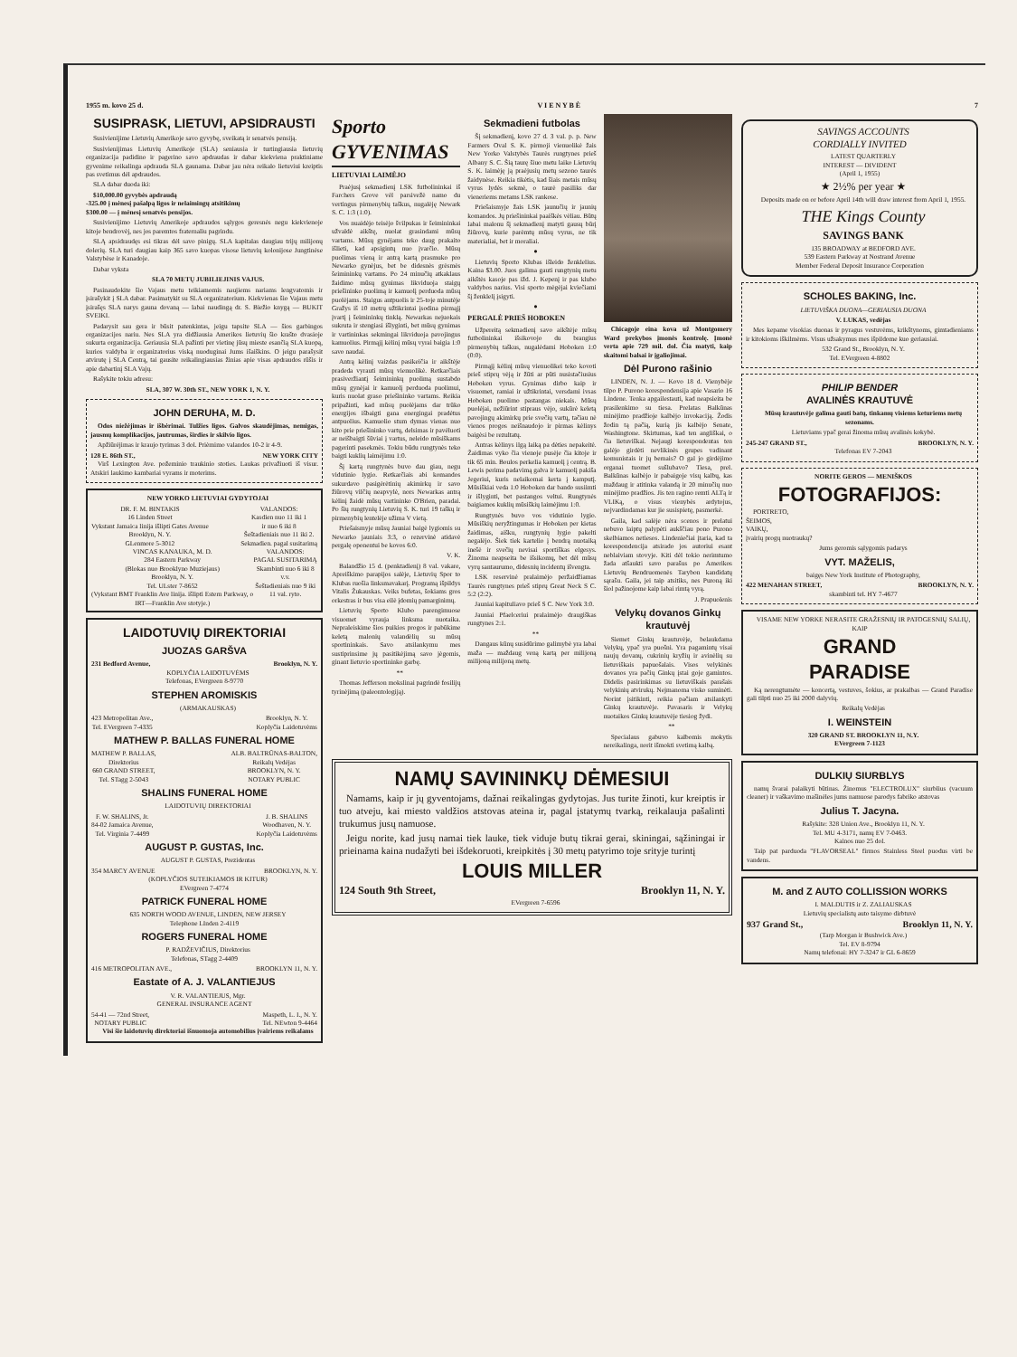1955 m. kovo 25 d. V I E N Y B Ė 7
SUSIPRASK, LIETUVI, APSIDRAUSTI
Susivienijime Lietuvių Amerikoje savo gyvybę, sveikatą ir senatvės pensiją.
Susivienijimas Lietuvių Amerikoje (SLA) seniausia ir turtingiausia lietuvių organizacija padidino ir pagerino savo apdraudas ir dabar kiekviena praktiniame gyvenime reikalinga apdrauda SLA gaunama. Dabar jau nėra reikalo lietuviui kreiptis pas svetimus dėl apdraudos.
SLA dabar duoda iki:
$10,000.00 gyvybės apdraudą
-325.00 į mėnesį pašalpą ligos ir nelaimingų atsitikimų
$300.00 — į mėnesį senatvės pensijos.
Susivienijimo Lietuvių Amerikoje apdraudos sąlygos geresnės negu kiekvienoje kitoje bendrovėj, nes jos paremtos fraternaliu pagrindu.
SLĄ apsidraudęs esi tikras dėl savo pinigų. SLA kapitalas daugiau trijų milijonų dolerių. SLA turi daugiau kaip 365 savo kuopas visose lietuvių kolonijose Jungtinėse Valstybėse ir Kanadoje.
Dabar vyksta
SLA 70 METŲ JUBILIEJINIS VAJUS.
Pasinaudokite šio Vajaus metu teikiamomis naujiems nariams lengvatomis ir įsirašykit į SLA dabar. Pasimatykit su SLA organizatorium. Kiekvienas šio Vajaus metu įsirašęs SLA narys gauna dovaną — labai naudingą dr. S. Biežio knygą — BUKIT SVEIKI.
Padarysit sau gera ir būsit patenkintas, jeigu tapsite SLA — šios garbingos organizacijos nariu. Nes SLA yra didžiausia Amerikos lietuvių šio krašto dvasioje sukurta organizacija. Geriausia SLA pažinti per vietinę jūsų mieste esančią SLA kuopą, kurios valdyba ir organizatorius viską nuoduginai Jums išaiškins. O jeigu parašysit atvirutę į SLA Centrą, tai gausite reikalingiausias žinias apie visas apdraudos rūšis ir apie dabartinį SLA Vajų.
Rašykite tokiu adresu:
SLA, 307 W. 30th ST., NEW YORK 1, N. Y.
JOHN DERUHA, M. D.
Odos niežėjimas ir išbėrimai. Tulžies ligos. Galvos skaudėjimas, nemigas, jausmų komplikacijos, jautrumas, širdies ir skilvio ligos.
Apžiūrėjimas ir kraujo tyrimas 3 dol. Priėmimo valandos 10-2 ir 4-9.
128 E. 86th ST., NEW YORK CITY
Virš Lexington Ave. požeminio traukinio stoties. Laukas privažiuoti iš visur. Atskiri laukimo kambariai vyrams ir moterims.
NEW YORKO LIETUVIAI GYDYTOJAI
DR. F. M. BINTAKIS
16 Linden Street
Vykstant Jamaica linija išlipti Gates Avenue
Brooklyn, N. Y.
GLenmore 5-3012 VALANDOS:
Kasdien nuo 11 iki 1
ir nuo 6 iki 8
Šeštadieniais nuo 11 iki 2.
Sekmadien. pagal susitarimą
VINCAS KANAUKA, M. D.
284 Eastern Parkway
(Blokas nuo Brooklyno Muziejaus)
Brooklyn, N. Y.
Tel. ULster 7-8652
(Vykstant BMT Franklin Ave linija. išlipti Estern Parkway, o IRT—Franklin Ave stotyje.) VALANDOS:
PAGAL SUSITARIMĄ
Skambinti nuo 6 iki 8 v.v.
Šeštadieniais nuo 9 iki 11 val. ryto.
LAIDOTUVIŲ DIREKTORIAI
JUOZAS GARŠVA
231 Bedford Avenue, Brooklyn, N. Y.
KOPLYČIA LAIDOTUVĖMS
Telefonas, EVergreen 8-9770
STEPHEN AROMISKIS
(ARMAKAUSKAS)
423 Metropolitan Ave.,
Tel. EVergreen 7-4335 Brooklyn, N. Y.
Koplyčia Laidotuvėms
MATHEW P. BALLAS FUNERAL HOME
MATHEW P. BALLAS,
Direktorius
660 GRAND STREET,
Tel. STagg 2-5043 ALB. BALTRŪNAS-BALTON,
Reikalų Vedėjas
BROOKLYN, N. Y.
NOTARY PUBLIC
SHALINS FUNERAL HOME
LAIDOTUVIŲ DIREKTORIAI
F. W. SHALINS, Jr.
84-02 Jamaica Avenue,
Tel. Virginia 7-4499 J. B. SHALINS
Woodhaven, N. Y.
Koplyčia Laidotuvėms
AUGUST P. GUSTAS, Inc.
AUGUST P. GUSTAS, Prezidentas
354 MARCY AVENUE BROOKLYN, N. Y.
(KOPLYČIOS SUTEIKIAMOS IR KITUR)
EVergreen 7-4774
PATRICK FUNERAL HOME
635 NORTH WOOD AVENUE, LINDEN, NEW JERSEY
Telephone LInden 2-4119
ROGERS FUNERAL HOME
P. RADŽEVIČIUS, Direktorius
Telefonas, STagg 2-4409
416 METROPOLITAN AVE., BROOKLYN 11, N. Y.
Eastate of A. J. VALANTIEJUS
V. R. VALANTIEJUS, Mgr.
GENERAL INSURANCE AGENT
54-41 — 72nd Street,
NOTARY PUBLIC Maspeth, L. I., N. Y.
Tel. NEwton 9-4464
Visi šie laidotuvių direktoriai išnuomoja automobilius įvairiems reikalams
Sporto GYVENIMAS
LIETUVIAI LAIMĖJO
Praėjusį sekmadienį LSK futbolininkai iš Farchers Grove vėl parsivežė namo du vertingus pirmenybių taškus, nugalėję Newark S. C. 1:3 (1:0).
Vos nuaidėjo teisėjo švilpukas ir šeimininkai užvaldė aikštę, nuolat grasindami mūsų vartams. Mūsų gynėjams teko daug prakaito išlieti, kad apsigintų nuo įvarčio. Mūsų puolimas vieną ir antrą kartą prasmuko pro Newarko gynėjus, bet be didesnės grėsmės šeimininkų vartams. Po 24 minučių atkaklaus žaidimo mūsų gynimas likviduoja staigų priešininko puolimą ir kamuolį perduoda mūsų puolėjams. Staigus antpuolis ir 25-toje minutėje Gražys iš 10 metrų užtikrintai įsodina pirmąjį įvartį į šeimininkų tinklą. Newarkas nejuokais sukruta ir stengiasi išlyginti, bet mūsų gynimas ir vartininkas sekmingai likviduoja pavojingus kamuolius. Pirmąjį kėlinį mūsų vyrai baigia 1:0 savo naudai.
Antrą kėlinį vaizdas pasikeičia ir aikštėje pradeda vyrauti mūsų vienuolikė. Retkarčiais prasiveržiantį šeimininkų puolimą sustabdo mūsų gynėjai ir kamuolį perduoda puolimui, kuris nuolat graso priešininko vartams. Reikia pripažinti, kad mūsų puolėjams dar trūko energijos išbaigti gana energingai pradėtus antpuolius. Kamuolio stum dymas vienas nuo kito prie priešininko vartų, delsimas ir pavėluoti ar neišbaigti šūviai į vartus, neleido mūsiškams pagerinti pasekmės. Tokiu būdu rungtynės teko baigti kuklių laimėjimu 1:0.
Šį kartą rungtynės buvo dau giau, negu vidutinio lygio. Retkarčiais abi komandos sukurdavo pasigėrėtinių akimirkų ir savo žiūrovų vilčių neapvylė, nors Newarkas antrą kėlinį žaidė mūsų vartininko O'Brien, paradai. Po šių rungtynių Lietuvių S. K. turi 19 taškų ir pirmenybių lentelėje užima V vietą.
Priešaismyje mūsų Jauniai baigė lygiomis su Newarko jauniais 3:3, o rezervinė atidavė pergalę oponentui be kovos 6:0.
V. K.
Balandžio 15 d. (penktadienį) 8 val. vakare, Apreiškimo parapijos salėje, Lietuvių Spor to Klubas ruošia linksmavakarį. Programą išpildys Vitalis Žukauskas. Veiks bufetas, šokiams gros orkestras ir bus visa eilė įdomių pamarginimų.
Lietuvių Sporto Klubo parengimuose visuomet vyrauja linksma nuotaika. Nepraleiskime šios puikios progos ir pabūkime keletą malonių valandėlių su mūsų sportininkais. Savo atsilankymu mes sustiprinsime jų pasitikėjimą savo jėgomis, ginant lietuvio sportininko garbę.
**
Thomas Jefferson mokslinai pagrindė fosilijų tyrinėjimą (paleontologiją).
Sekmadieni futbolas
Šį sekmadienį, kovo 27 d. 3 val. p. p. New Farmers Oval S. K. pirmoji vienuolikė žais New Yorko Valstybės Taurės rungtynes prieš Albany S. C. Šią taurę šiuo metu laiko Lietuvių S. K. laimėję ją praėjusių metų sezono taurės žaidynėse. Reikia tikėtis, kad šiais metais mūsų vyrus lydės sekmė, o taurė pasiliks dar vieneriems metams LSK rankose.
Priešaismyje žais LSK jaunučių ir jaunių komandos. Jų priešininkai paaiškės vėliau. Būtų labai malonu šį sekmadienį matyti gausų būrį žiūrovų, kurie parėmtų mūsų vyrus, ne tik materialiai, bet ir moraliai.
●
Lietuvių Sporto Klubas išleido ženklelius. Kaina $3.00. Juos galima gauti rungtynių metu aikštės kasoje pas ižd. J. Kepenį ir pas klubo valdybos narius. Visi sporto mėgėjai kviečiami šį ženklelį įsigyti.
●
PERGALĖ PRIEŠ HOBOKEN
Užpereitą sekmadienį savo aikštėje mūsų futbolininkai išsikovojo du brangius pirmenybių taškus, nugalėdami Hoboken 1:0 (0:0).
Pirmąjį kėlinį mūsų vienuolikei teko kovoti prieš stiprų vėją ir žūti ar pūti nusistačiusius Hoboken vyrus. Gynimas dirbo kaip ir visuomet, ramiai ir užtikrintai, versdami ivsas Hoboken puolimo pastangas niekais. Mūsų puolėjai, nežiūrint stipraus vėjo, sukūrė keletą pavojingų akimirkų prie svečių vartų, tačiau nė vienos progos neišnaudojo ir pirmas kėlinys baigėsi be rezultatų.
Antras kėlinys ilgą laiką pa dėties nepakeitė. Žaidimas vyko čia vienoje pusėje čia kitoje ir tik 65 min. Boulos perkelia kamuolį į centrą. B. Lewis perima padavimą galva ir kamuolį pakiša Jegeriui, kuris nelaikomai kerta į kamputį. Mūsiškiai veda 1:0 Hoboken dar bando susiimti ir išlyginti, bet pastangos veltui. Rungtynės baigiamos kuklių mūsiškių laimėjimu 1:0.
Rungtynės buvo vos vidutinio lygio. Mūsiškių neryžtingumas ir Hoboken per kietas žaidimas, aišku, rungtynių lygio pakelti negalėjo. Šiek tiek kartelio į bendrą nuotaiką inešė ir svečių nevisai sportiškas elgesys. Žinoma neapseita be išsikomų, bet dėl mūsų vyrų santaurumo, didesnių incidentų išvengta.
LSK reservinė pralaimėjo peržaidžiamas Taurės rungtynes prieš stiprų Great Neck S C. 5:2 (2:2).
Jauniai kapituliavo prieš S C. New York 3:0.
Jauniai Pfaelceriui pralaimėjo draugiškas rungtynes 2:1.
**
Dangaus kūnų susidūrimo galimybė yra labai maža — maždaug veną kartą per milijoną milijoną milijoną metų.
Chicagoje eina kova už Montgomery Ward prekybos įmonės kontrolę. Įmonė verta apie 729 mil. dol. Čia matyti, kaip skaitomi balsai ir įgaliojimai.
Dėl Purono rašinio
LINDEN, N. J. — Kovo 18 d. Vienybėje tilpo P. Purono korespondensija apie Vasario 16 Lindene. Tenka apgailestauti, kad neapsieita be prasilenkimo su tiesa. Prelatas Balkūnas minėjimo pradžioje kalbėjo invokaciją. Žodis žodin tą pačią, kurią jis kalbėjo Senate, Washingtone. Skirtumas, kad ten angliškai, o čia lietuviškai. Nejaugi korespondentas ten galėjo girdėti nevlikinės grupes vadinant komunistais ir jų bernais? O gal jo girdėjimo organai tuomet sušlubavo? Tiesa, prel. Balkūnas kalbėjo ir pabaigoje visų kalbų, kas maždaug ir atitinka valandą ir 20 minučių nuo minėjimo pradžios. Jis ten ragino remti ALTą ir VLIKą, o visus vienybės ardytojus, nejvardindamas kur jie susispietę, pasmerkė.
Gaila, kad salėje nėra scenos ir prelatui nebuvo laiptų palypėti aukščiau pono Purono skelbiamos netiesos. Lindeniečiai įtaria, kad ta korespondencija atsirado jos autoriui esant neblaiviam stovyje. Kiti dėl tokio nerimtumo žada atšaukti savo parašus po Amerikos Lietuvių Bendruomenės Tarybon kandidatų sąrašu. Gaila, jei taip atsitiks, nes Puroną iki šiol pažinojome kaip labai rimtą vyrą.
J. Prapuolenis
Velykų dovanos Ginkų krautuvėj
Siemet Ginkų krautuvėje, belaukdama Velykų, ypač yra puošni. Yra pagamintų visai naujų dovanų, cukrinių kryžių ir avinėlių su lietuviškais papuošalais. Visos velykinės dovanos yra pačių Ginkų įstai goje gamintos. Didelis pasirinkimas su lietuviškais parašais velykinių atvirukų. Nejmanoma visko suminėti. Norint įsitikinti, reikia pačiam atsilankyti Ginkų krautuvėje. Pavasaris ir Velykų nuotaikos Ginkų krautuvėje tiesiog žydi.
**
Specialaus gabuvo kalbomis mokytis nereikalinga, norit išmokti svetimą kalbą.
NAMŲ SAVININKŲ DĖMESIUI
Namams, kaip ir jų gyventojams, dažnai reikalingas gydytojas. Jus turite žinoti, kur kreiptis ir tuo atveju, kai miesto valdžios atstovas ateina ir, pagal įstatymų tvarką, reikalauja pašalinti trukumus jusų namuose.
Jeigu norite, kad jusų namai tiek lauke, tiek viduje butų tikrai gerai, skiningai, sąžiningai ir prieinama kaina nudažyti bei išdekoruoti, kreipkitės į 30 metų patyrimo toje srityje turintį
LOUIS MILLER
124 South 9th Street, Brooklyn 11, N. Y.
EVergreen 7-6596
SAVINGS ACCOUNTS
CORDIALLY INVITED
LATEST QUARTERLY
INTEREST — DIVIDENT
(April 1, 1955)
★ 2½% per year ★
Deposits made on or before April 14th will draw interest from April 1, 1955.
THE Kings County
SAVINGS BANK
135 BROADWAY at BEDFORD AVE.
539 Eastern Parkway at Nostrand Avenue
Member Federal Deposit Insurance Corporation
SCHOLES BAKING, Inc.
LIETUVIŠKA DUONA—GERIAUSIA DUONA
V. LUKAS, vedėjas
Mes kepame visokias duonas ir pyragus vestuvėms, krikštynoms, gimtadieniams ir kitokioms iškilmėms. Visus užsakymus mes išpildome kuo geriausiai.
532 Grand St., Brooklyn, N. Y.
Tel. EVergreen 4-8802
PHILIP BENDER
AVALINĖS KRAUTUVĖ
Mūsų krautuvėje galima gauti batų, tinkamų visiems keturiems metų sezonams.
Lietuviams ypač gerai žinoma mūsų avalinės kokybė.
245-247 GRAND ST., BROOKLYN, N. Y.
Telefonas EV 7-2043
NORITE GEROS — MENIŠKOS
FOTOGRAFIJOS:
PORTRETO,
ŠEIMOS,
VAIKŲ,
įvairių progų nuotraukų?
Jums geromis sąlygomis padarys
VYT. MAŽELIS,
baigęs New York Institute of Photography,
422 MENAHAN STREET, BROOKLYN, N. Y.
skambinti tel. HY 7-4677
VISAME NEW YORKE NERASITE GRAŽESNIŲ IR PATOGESNIŲ SALIŲ, KAIP
GRAND
PARADISE
Ką nerengtumėte — koncertą, vestuves, šokius, ar prakalbas — Grand Paradise gali tilpti nuo 25 iki 2000 dalyvių.
Reikalų Vedėjas
I. WEINSTEIN
320 GRAND ST. BROOKLYN 11, N.Y.
EVergreen 7-1123
DULKIŲ SIURBLYS
namų švarai palaikyti būtinas. Žinomus "ELECTROLUX" siurblius (vacuum cleaner) ir vaškavimo mašinėles jums namuose parodys fabriko atstovas
Julius T. Jacyna.
Rašykite: 328 Union Ave., Brooklyn 11, N. Y.
Tel. MU 4-3171, namų EV 7-0463.
Kainos nuo 25 dol.
Taip pat parduoda "FLAVORSEAL" firmos Stainless Steel puodus virti be vandens.
M. and Z AUTO COLLISSION WORKS
I. MALDUTIS ir Z. ZALIAUSKAS
Lietuvių specialistų auto taisymo dirbtuvė
937 Grand St., Brooklyn 11, N. Y.
(Tarp Morgan ir Bushwick Ave.)
Tel. EV 8-9794
Namų telefonai: HY 7-3247 ir GL 6-8659